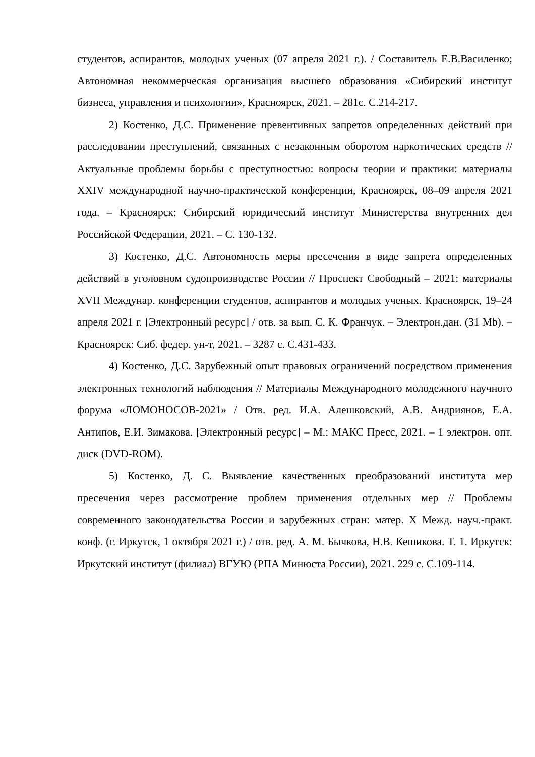студентов, аспирантов, молодых ученых (07 апреля 2021 г.). / Составитель Е.В.Василенко; Автономная некоммерческая организация высшего образования «Сибирский институт бизнеса, управления и психологии», Красноярск, 2021. – 281с. С.214-217.
2) Костенко, Д.С. Применение превентивных запретов определенных действий при расследовании преступлений, связанных с незаконным оборотом наркотических средств // Актуальные проблемы борьбы с преступностью: вопросы теории и практики: материалы XXIV международной научно-практической конференции, Красноярск, 08–09 апреля 2021 года. – Красноярск: Сибирский юридический институт Министерства внутренних дел Российской Федерации, 2021. – С. 130-132.
3) Костенко, Д.С. Автономность меры пресечения в виде запрета определенных действий в уголовном судопроизводстве России // Проспект Свободный – 2021: материалы XVII Междунар. конференции студентов, аспирантов и молодых ученых. Красноярск, 19–24 апреля 2021 г. [Электронный ресурс] / отв. за вып. С. К. Франчук. – Электрон.дан. (31 Mb). – Красноярск: Сиб. федер. ун-т, 2021. – 3287 с. С.431-433.
4) Костенко, Д.С. Зарубежный опыт правовых ограничений посредством применения электронных технологий наблюдения // Материалы Международного молодежного научного форума «ЛОМОНОСОВ-2021» / Отв. ред. И.А. Алешковский, А.В. Андриянов, Е.А. Антипов, Е.И. Зимакова. [Электронный ресурс] – М.: МАКС Пресс, 2021. – 1 электрон. опт. диск (DVD-ROM).
5) Костенко, Д. С. Выявление качественных преобразований института мер пресечения через рассмотрение проблем применения отдельных мер // Проблемы современного законодательства России и зарубежных стран: матер. X Межд. науч.-практ. конф. (г. Иркутск, 1 октября 2021 г.) / отв. ред. А. М. Бычкова, Н.В. Кешикова. Т. 1. Иркутск: Иркутский институт (филиал) ВГУЮ (РПА Минюста России), 2021. 229 с. С.109-114.